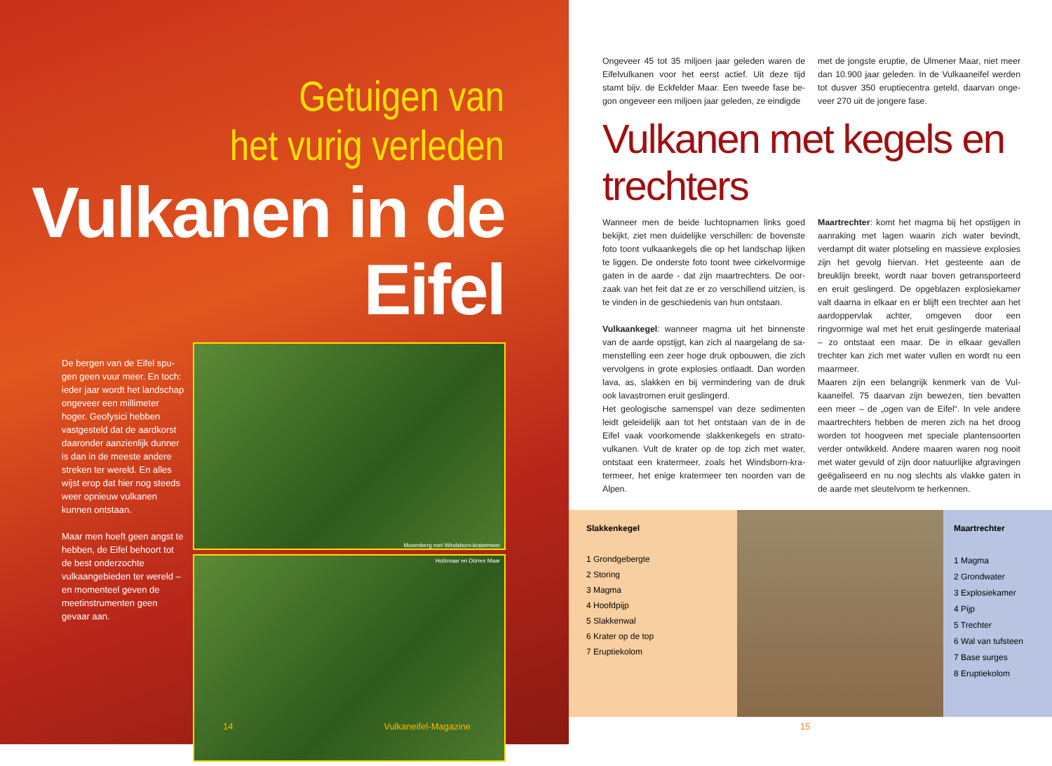Getuigen van
het vurig verleden
Vulkanen in de Eifel
De bergen van de Eifel spu­gen geen vuur meer. En toch: ieder jaar wordt het landschap ongeveer een millimeter hoger. Geofysici hebben vastgesteld dat de aardkorst daaronder aanzienlijk dunner is dan in de meeste andere streken ter wereld. En alles wijst erop dat hier nog steeds weer opnieuw vulkanen kunnen ontstaan.
Maar men hoeft geen angst te hebben, de Eifel behoort tot de best onderzochte vulkaangebie­den ter wereld – en momenteel geven de meetinstrumenten geen gevaar aan.
Mosenberg met Windsborn-kratermeer
Holzmaar en Dürres Maar
14 Vulkaneifel-Magazine
Ongeveer 45 tot 35 miljoen jaar geleden waren de Eifelvulkanen voor het eerst actief. Uit deze tijd stamt bijv. de Eckfelder Maar. Een tweede fase be­gon ongeveer een miljoen jaar geleden, ze eindigde
met de jongste eruptie, de Ulmener Maar, niet meer dan 10.900 jaar geleden. In de Vulkaaneifel werden tot dusver 350 eruptiecentra geteld, daarvan onge­veer 270 uit de jongere fase.
Vulkanen met kegels en trechters
Wanneer men de beide luchtopnamen links goed bekijkt, ziet men duidelijke verschillen: de bovenste foto toont vulkaankegels die op het landschap lijken te liggen. De onderste foto toont twee cirkelvormige gaten in de aarde - dat zijn maartrechters. De oor­zaak van het feit dat ze er zo verschillend uitzien, is te vinden in de geschiedenis van hun ontstaan.
Vulkaankegel: wanneer magma uit het binnenste van de aarde opstijgt, kan zich al naargelang de sa­menstelling een zeer hoge druk opbouwen, die zich vervolgens in grote explosies ontlaadt. Dan worden lava, as, slakken en bij vermindering van de druk ook lavastromen eruit geslingerd.
Het geologische samenspel van deze sedimenten leidt geleidelijk aan tot het ontstaan van de in de Eifel vaak voorkomende slakkenkegels en strato­vulkanen. Vult de krater op de top zich met water, ontstaat een kratermeer, zoals het Windsborn-kra­termeer, het enige kratermeer ten noorden van de Alpen.
Maartrechter: komt het magma bij het opstij­gen in aanraking met lagen waarin zich water be­vindt, verdampt dit water plotseling en massieve explosies zijn het gevolg hiervan. Het gesteente aan de breuklijn breekt, wordt naar boven getranspor­teerd en eruit geslingerd. De opgeblazen explosie­kamer valt daarna in elkaar en er blijft een trechter aan het aardoppervlak achter, omgeven door een ringvormige wal met het eruit geslingerde materi­aal – zo ontstaat een maar. De in elkaar gevallen trechter kan zich met water vullen en wordt nu een maarmeer.
Maaren zijn een belangrijk kenmerk van de Vul­kaaneifel. 75 daarvan zijn bewezen, tien bevatten een meer – de „ogen van de Eifel“. In vele andere maartrechters hebben de meren zich na het droog worden tot hoogveen met speciale plantensoorten verder ontwikkeld. Andere maaren waren nog nooit met water gevuld of zijn door natuurlijke afgravin­gen geëgaliseerd en nu nog slechts als vlakke gaten in de aarde met sleutelvorm te herkennen.
Slakkenkegel
1 Grondgebergte
2 Storing
3 Magma
4 Hoofdpijp
5 Slakkenwal
6 Krater op de top
7 Eruptiekolom
Maartrechter
1 Magma
2 Grondwater
3 Explosiekamer
4 Pijp
5 Trechter
6 Wal van tufsteen
7 Base surges
8 Eruptiekolom
15